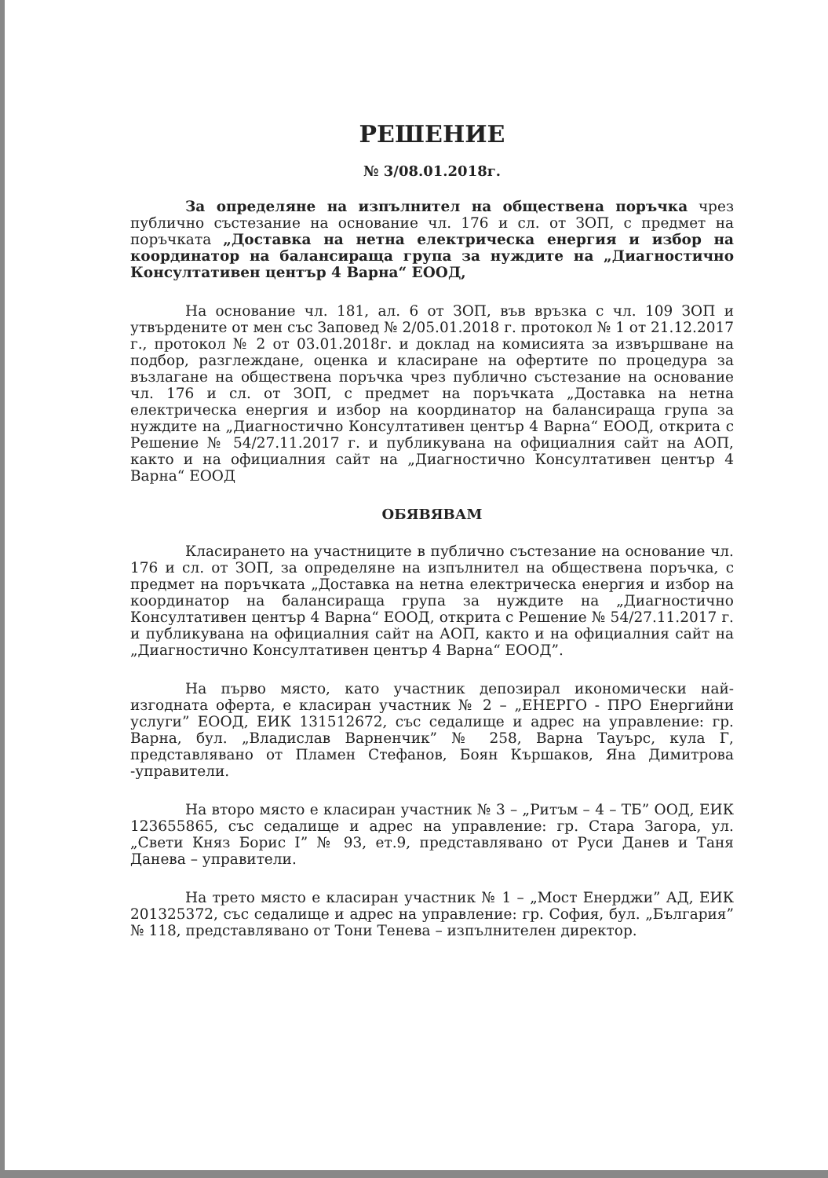РЕШЕНИЕ
№ 3/08.01.2018г.
За определяне на изпълнител на обществена поръчка чрез публично състезание на основание чл. 176 и сл. от ЗОП, с предмет на поръчката „Доставка на нетна електрическа енергия и избор на координатор на балансираща група за нуждите на „Диагностично Консултативен център 4 Варна“ ЕООД,
На основание чл. 181, ал. 6 от ЗОП, във връзка с чл. 109 ЗОП и утвърдените от мен със Заповед № 2/05.01.2018 г. протокол № 1 от 21.12.2017 г., протокол № 2 от 03.01.2018г. и доклад на комисията за извършване на подбор, разглеждане, оценка и класиране на офертите по процедура за възлагане на обществена поръчка чрез публично състезание на основание чл. 176 и сл. от ЗОП, с предмет на поръчката „Доставка на нетна електрическа енергия и избор на координатор на балансираща група за нуждите на „Диагностично Консултативен център 4 Варна“ ЕООД, открита с Решение № 54/27.11.2017 г. и публикувана на официалния сайт на АОП, както и на официалния сайт на „Диагностично Консултативен център 4 Варна“ ЕООД
ОБЯВЯВАМ
Класирането на участниците в публично състезание на основание чл. 176 и сл. от ЗОП, за определяне на изпълнител на обществена поръчка, с предмет на поръчката „Доставка на нетна електрическа енергия и избор на координатор на балансираща група за нуждите на „Диагностично Консултативен център 4 Варна“ ЕООД, открита с Решение № 54/27.11.2017 г. и публикувана на официалния сайт на АОП, както и на официалния сайт на „Диагностично Консултативен център 4 Варна“ ЕООД”.
На първо място, като участник депозирал икономически най-изгодната оферта, е класиран участник № 2 – „ЕНЕРГО - ПРО Енергийни услуги” ЕООД, ЕИК 131512672, със седалище и адрес на управление: гр. Варна, бул. „Владислав Варненчик” № 258, Варна Тауърс, кула Г, представлявано от Пламен Стефанов, Боян Кършаков, Яна Димитрова -управители.
На второ място е класиран участник № 3 – „Ритъм – 4 – ТБ” ООД, ЕИК 123655865, със седалище и адрес на управление: гр. Стара Загора, ул. „Свети Княз Борис I” № 93, ет.9, представлявано от Руси Данев и Таня Данева – управители.
На трето място е класиран участник № 1 – „Мост Енерджи” АД, ЕИК 201325372, със седалище и адрес на управление: гр. София, бул. „България” № 118, представлявано от Тони Тенева – изпълнителен директор.